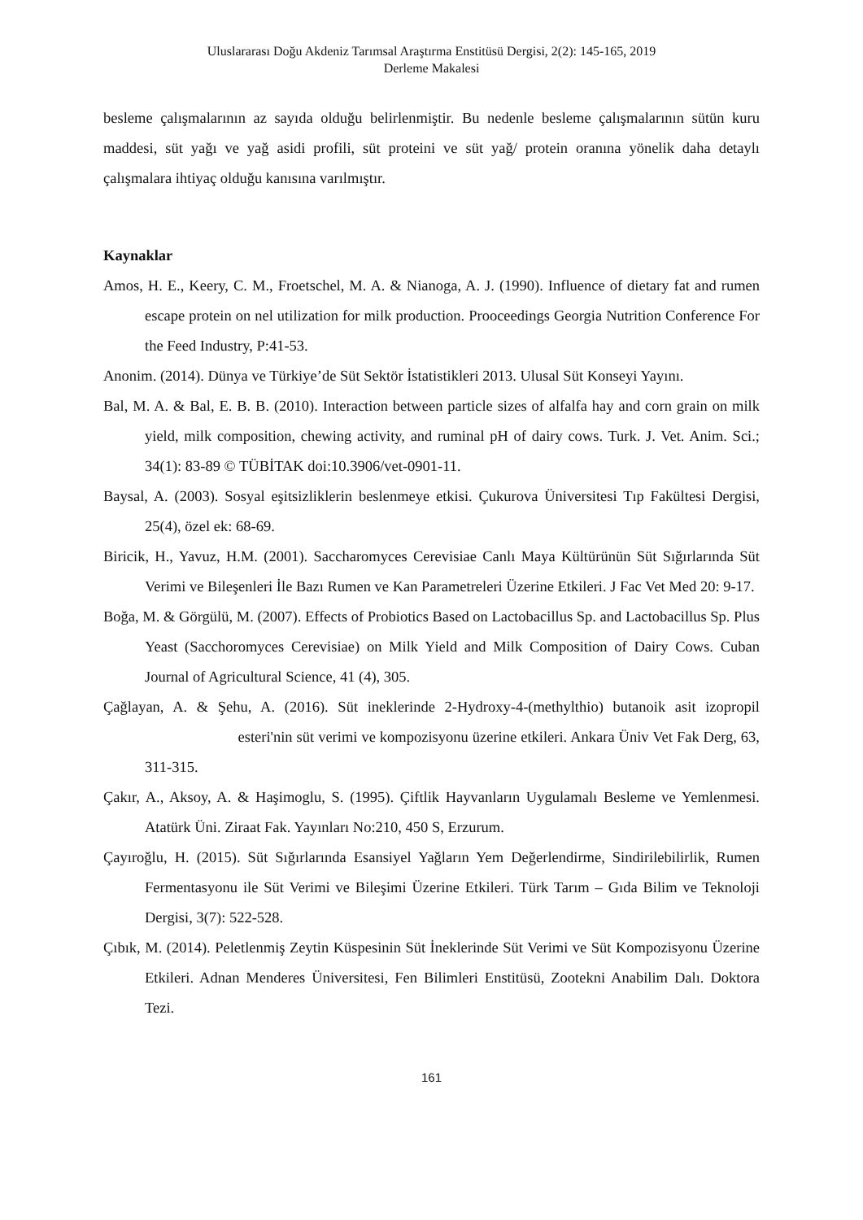Uluslararası Doğu Akdeniz Tarımsal Araştırma Enstitüsü Dergisi, 2(2): 145-165, 2019
Derleme Makalesi
besleme çalışmalarının az sayıda olduğu belirlenmiştir. Bu nedenle besleme çalışmalarının sütün kuru maddesi, süt yağı ve yağ asidi profili, süt proteini ve süt yağ/ protein oranına yönelik daha detaylı çalışmalara ihtiyaç olduğu kanısına varılmıştır.
Kaynaklar
Amos, H. E., Keery, C. M., Froetschel, M. A. & Nianoga, A. J. (1990). Influence of dietary fat and rumen escape protein on nel utilization for milk production. Prooceedings Georgia Nutrition Conference For the Feed Industry, P:41-53.
Anonim. (2014). Dünya ve Türkiye’de Süt Sektör İstatistikleri 2013. Ulusal Süt Konseyi Yayını.
Bal, M. A. & Bal, E. B. B. (2010). Interaction between particle sizes of alfalfa hay and corn grain on milk yield, milk composition, chewing activity, and ruminal pH of dairy cows. Turk. J. Vet. Anim. Sci.; 34(1): 83-89 © TÜBİTAK doi:10.3906/vet-0901-11.
Baysal, A. (2003). Sosyal eşitsizliklerin beslenmeye etkisi. Çukurova Üniversitesi Tıp Fakültesi Dergisi, 25(4), özel ek: 68-69.
Biricik, H., Yavuz, H.M. (2001). Saccharomyces Cerevisiae Canlı Maya Kültürünün Süt Sığırlarında Süt Verimi ve Bileşenleri İle Bazı Rumen ve Kan Parametreleri Üzerine Etkileri. J Fac Vet Med 20: 9-17.
Boğa, M. & Görgülü, M. (2007). Effects of Probiotics Based on Lactobacillus Sp. and Lactobacillus Sp. Plus Yeast (Sacchoromyces Cerevisiae) on Milk Yield and Milk Composition of Dairy Cows. Cuban Journal of Agricultural Science, 41 (4), 305.
Çağlayan, A. & Şehu, A. (2016). Süt ineklerinde 2-Hydroxy-4-(methylthio) butanoik asit izopropil esteri'nin süt verimi ve kompozisyonu üzerine etkileri. Ankara Üniv Vet Fak Derg, 63, 311-315.
Çakır, A., Aksoy, A. & Haşimoglu, S. (1995). Çiftlik Hayvanların Uygulamalı Besleme ve Yemlenmesi. Atatürk Üni. Ziraat Fak. Yayınları No:210, 450 S, Erzurum.
Çayıroğlu, H. (2015). Süt Sığırlarında Esansiyel Yağların Yem Değerlendirme, Sindirilebilirlik, Rumen Fermentasyonu ile Süt Verimi ve Bileşimi Üzerine Etkileri. Türk Tarım – Gıda Bilim ve Teknoloji Dergisi, 3(7): 522-528.
Çıbık, M. (2014). Peletlenmiş Zeytin Küspesinin Süt İneklerinde Süt Verimi ve Süt Kompozisyonu Üzerine Etkileri. Adnan Menderes Üniversitesi, Fen Bilimleri Enstitüsü, Zootekni Anabilim Dalı. Doktora Tezi.
161